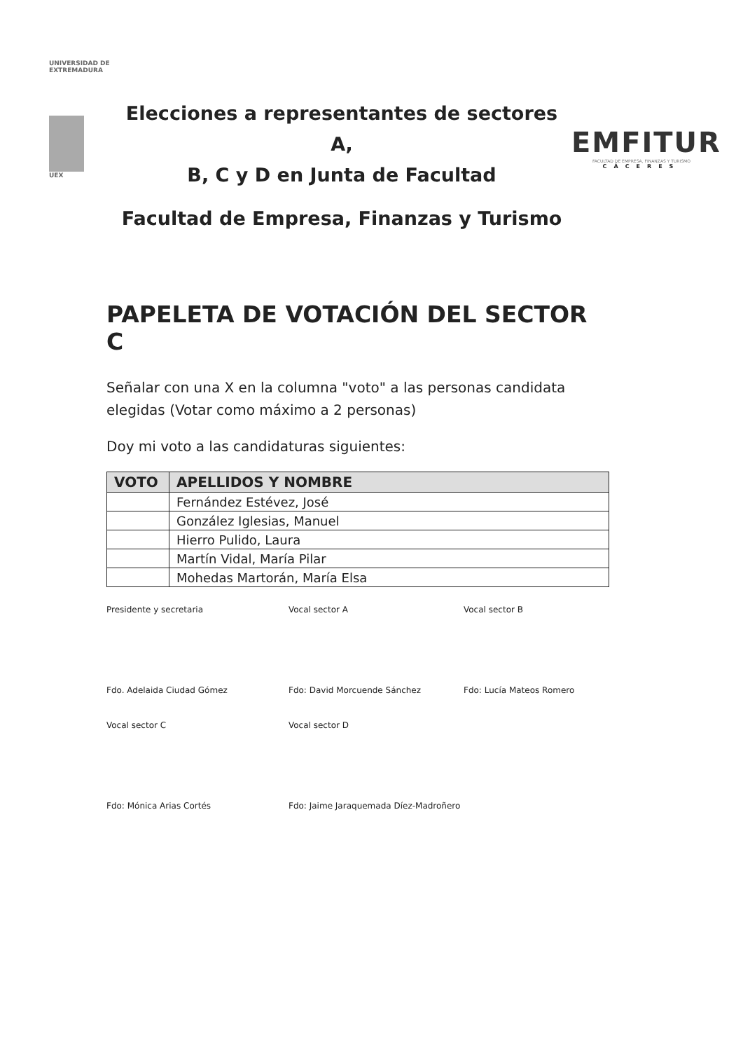UNIVERSIDAD DE EXTREMADURA
UEX
Elecciones a representantes de sectores A,
B, C y D en Junta de Facultad
Facultad de Empresa, Finanzas y Turismo
EMFITUR
FACULTAD DE EMPRESA, FINANZAS Y TURISMO
CÁCERES
PAPELETA DE VOTACIÓN DEL SECTOR C
Señalar con una X en la columna "voto" a las personas candidata elegidas (Votar como máximo a 2 personas)
Doy mi voto a las candidaturas siguientes:
| VOTO | APELLIDOS Y NOMBRE |
| --- | --- |
| | Fernández Estévez, José |
| | González Iglesias, Manuel |
| | Hierro Pulido, Laura |
| | Martín Vidal, María Pilar |
| | Mohedas Martorán, María Elsa |
Presidente y secretaria
Vocal sector A
Vocal sector B
Fdo. Adelaida Ciudad Gómez
Fdo: David Morcuende Sánchez
Fdo: Lucía Mateos Romero
Vocal sector C
Vocal sector D
Fdo: Mónica Arias Cortés
Fdo: Jaime Jaraquemada Díez-Madroñero